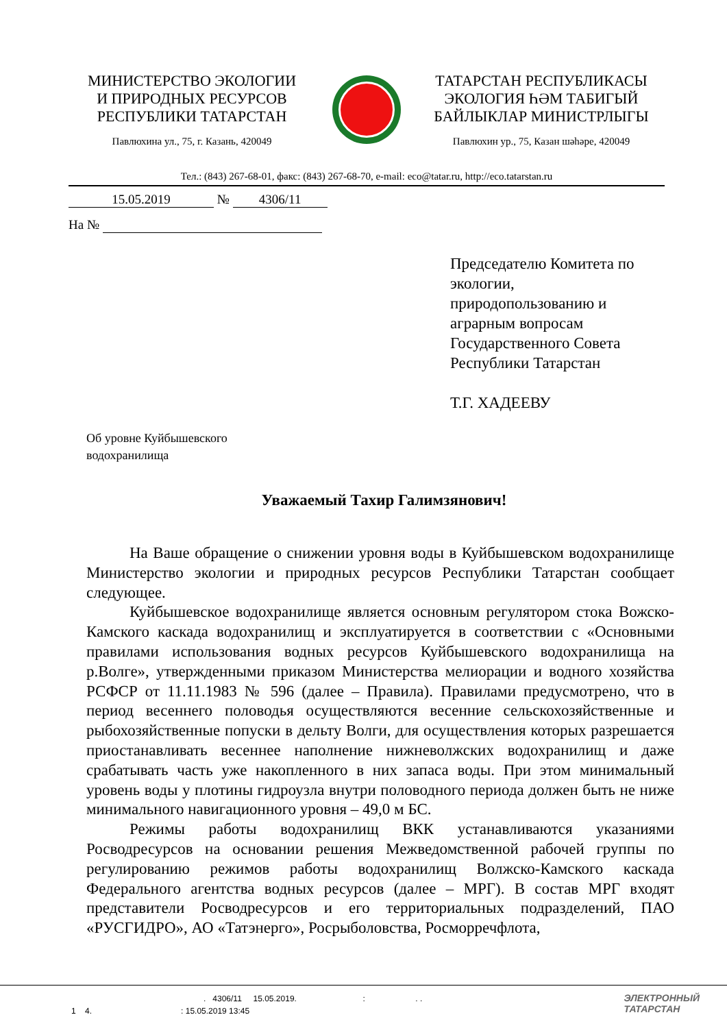МИНИСТЕРСТВО ЭКОЛОГИИ
И ПРИРОДНЫХ РЕСУРСОВ
РЕСПУБЛИКИ ТАТАРСТАН
Павлюхина ул., 75, г. Казань, 420049
ТАТАРСТАН РЕСПУБЛИКАСЫ
ЭКОЛОГИЯ ҺӘМ ТАБИГЫЙ
БАЙЛЫКЛАР МИНИСТРЛЫГЫ
Павлюхин ур., 75, Казан шәһәре, 420049
Тел.: (843) 267-68-01, факс: (843) 267-68-70, e-mail: eco@tatar.ru, http://eco.tatarstan.ru
15.05.2019 № 4306/11
На №
Председателю Комитета по экологии,
природопользованию и аграрным вопросам Государственного Совета Республики Татарстан
Т.Г. ХАДЕЕВУ
Об уровне Куйбышевского
водохранилища
Уважаемый Тахир Галимзянович!
На Ваше обращение о снижении уровня воды в Куйбышевском водохранилище Министерство экологии и природных ресурсов Республики Татарстан сообщает следующее.
Куйбышевское водохранилище является основным регулятором стока Вожско-Камского каскада водохранилищ и эксплуатируется в соответствии с «Основными правилами использования водных ресурсов Куйбышевского водохранилища на р.Волге», утвержденными приказом Министерства мелиорации и водного хозяйства РСФСР от 11.11.1983 № 596 (далее – Правила). Правилами предусмотрено, что в период весеннего половодья осуществляются весенние сельскохозяйственные и рыбохозяйственные попуски в дельту Волги, для осуществления которых разрешается приостанавливать весеннее наполнение нижневолжских водохранилищ и даже срабатывать часть уже накопленного в них запаса воды. При этом минимальный уровень воды у плотины гидроузла внутри половодного периода должен быть не ниже минимального навигационного уровня – 49,0 м БС.
Режимы работы водохранилищ ВКК устанавливаются указаниями Росводресурсов на основании решения Межведомственной рабочей группы по регулированию режимов работы водохранилищ Волжско-Камского каскада Федерального агентства водных ресурсов (далее – МРГ). В состав МРГ входят представители Росводресурсов и его территориальных подразделений, ПАО «РУСГИДРО», АО «Татэнерго», Росрыболовства, Росморречфлота,
. 4306/11 15.05.2019. : . .
1 4. : 15.05.2019 13:45
ЭЛЕКТРОННЫЙ
ТАТАРСТАН